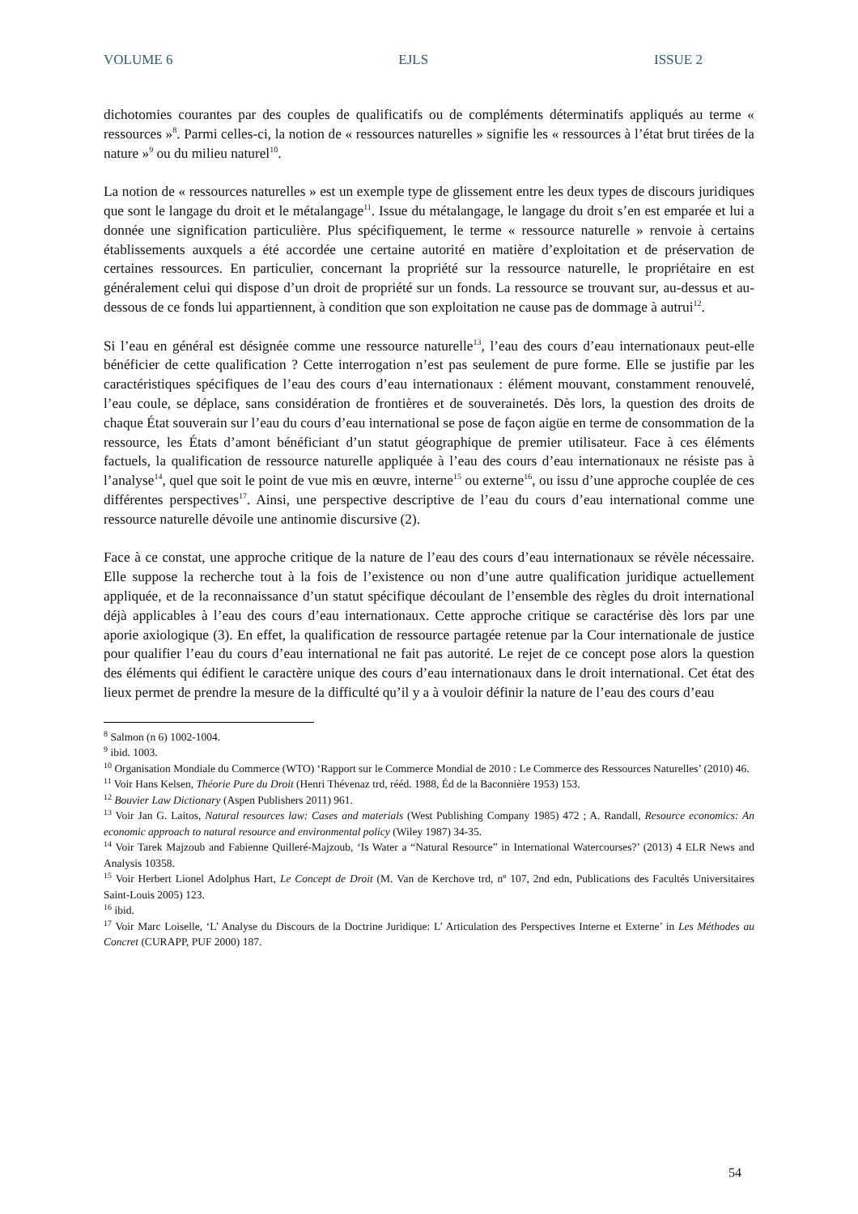VOLUME 6 EJLS ISSUE 2
dichotomies courantes par des couples de qualificatifs ou de compléments déterminatifs appliqués au terme « ressources »<sup>8</sup>. Parmi celles-ci, la notion de « ressources naturelles » signifie les « ressources à l’état brut tirées de la nature »<sup>9</sup> ou du milieu naturel<sup>10</sup>.
La notion de « ressources naturelles » est un exemple type de glissement entre les deux types de discours juridiques que sont le langage du droit et le métalangage<sup>11</sup>. Issue du métalangage, le langage du droit s’en est emparée et lui a donnée une signification particulière. Plus spécifiquement, le terme « ressource naturelle » renvoie à certains établissements auxquels a été accordée une certaine autorité en matière d’exploitation et de préservation de certaines ressources. En particulier, concernant la propriété sur la ressource naturelle, le propriétaire en est généralement celui qui dispose d’un droit de propriété sur un fonds. La ressource se trouvant sur, au-dessus et au-dessous de ce fonds lui appartiennent, à condition que son exploitation ne cause pas de dommage à autrui<sup>12</sup>.
Si l’eau en général est désignée comme une ressource naturelle<sup>13</sup>, l’eau des cours d’eau internationaux peut-elle bénéficier de cette qualification ? Cette interrogation n’est pas seulement de pure forme. Elle se justifie par les caractéristiques spécifiques de l’eau des cours d’eau internationaux : élément mouvant, constamment renouvelé, l’eau coule, se déplace, sans considération de frontières et de souverainetés. Dès lors, la question des droits de chaque État souverain sur l’eau du cours d’eau international se pose de façon aigüe en terme de consommation de la ressource, les États d’amont bénéficiant d’un statut géographique de premier utilisateur. Face à ces éléments factuels, la qualification de ressource naturelle appliquée à l’eau des cours d’eau internationaux ne résiste pas à l’analyse<sup>14</sup>, quel que soit le point de vue mis en œuvre, interne<sup>15</sup> ou externe<sup>16</sup>, ou issu d’une approche couplée de ces différentes perspectives<sup>17</sup>. Ainsi, une perspective descriptive de l’eau du cours d’eau international comme une ressource naturelle dévoile une antinomie discursive (2).
Face à ce constat, une approche critique de la nature de l’eau des cours d’eau internationaux se révèle nécessaire. Elle suppose la recherche tout à la fois de l’existence ou non d’une autre qualification juridique actuellement appliquée, et de la reconnaissance d’un statut spécifique découlant de l’ensemble des règles du droit international déjà applicables à l’eau des cours d’eau internationaux. Cette approche critique se caractérise dès lors par une aporie axiologique (3). En effet, la qualification de ressource partagée retenue par la Cour internationale de justice pour qualifier l’eau du cours d’eau international ne fait pas autorité. Le rejet de ce concept pose alors la question des éléments qui édifient le caractère unique des cours d’eau internationaux dans le droit international. Cet état des lieux permet de prendre la mesure de la difficulté qu’il y a à vouloir définir la nature de l’eau des cours d’eau
<sup>8</sup> Salmon (n 6) 1002-1004.
<sup>9</sup> ibid. 1003.
<sup>10</sup> Organisation Mondiale du Commerce (WTO) ‘Rapport sur le Commerce Mondial de 2010 : Le Commerce des Ressources Naturelles’ (2010) 46.
<sup>11</sup> Voir Hans Kelsen, Théorie Pure du Droit (Henri Thévenaz trd, rééd. 1988, Éd de la Baconnière 1953) 153.
<sup>12</sup> Bouvier Law Dictionary (Aspen Publishers 2011) 961.
<sup>13</sup> Voir Jan G. Laitos, Natural resources law: Cases and materials (West Publishing Company 1985) 472 ; A. Randall, Resource economics: An economic approach to natural resource and environmental policy (Wiley 1987) 34-35.
<sup>14</sup> Voir Tarek Majzoub and Fabienne Quilleré-Majzoub, ‘Is Water a “Natural Resource” in International Watercourses?’ (2013) 4 ELR News and Analysis 10358.
<sup>15</sup> Voir Herbert Lionel Adolphus Hart, Le Concept de Droit (M. Van de Kerchove trd, nº 107, 2nd edn, Publications des Facultés Universitaires Saint-Louis 2005) 123.
<sup>16</sup> ibid.
<sup>17</sup> Voir Marc Loiselle, ‘L’ Analyse du Discours de la Doctrine Juridique: L’ Articulation des Perspectives Interne et Externe’ in Les Méthodes au Concret (CURAPP, PUF 2000) 187.
54